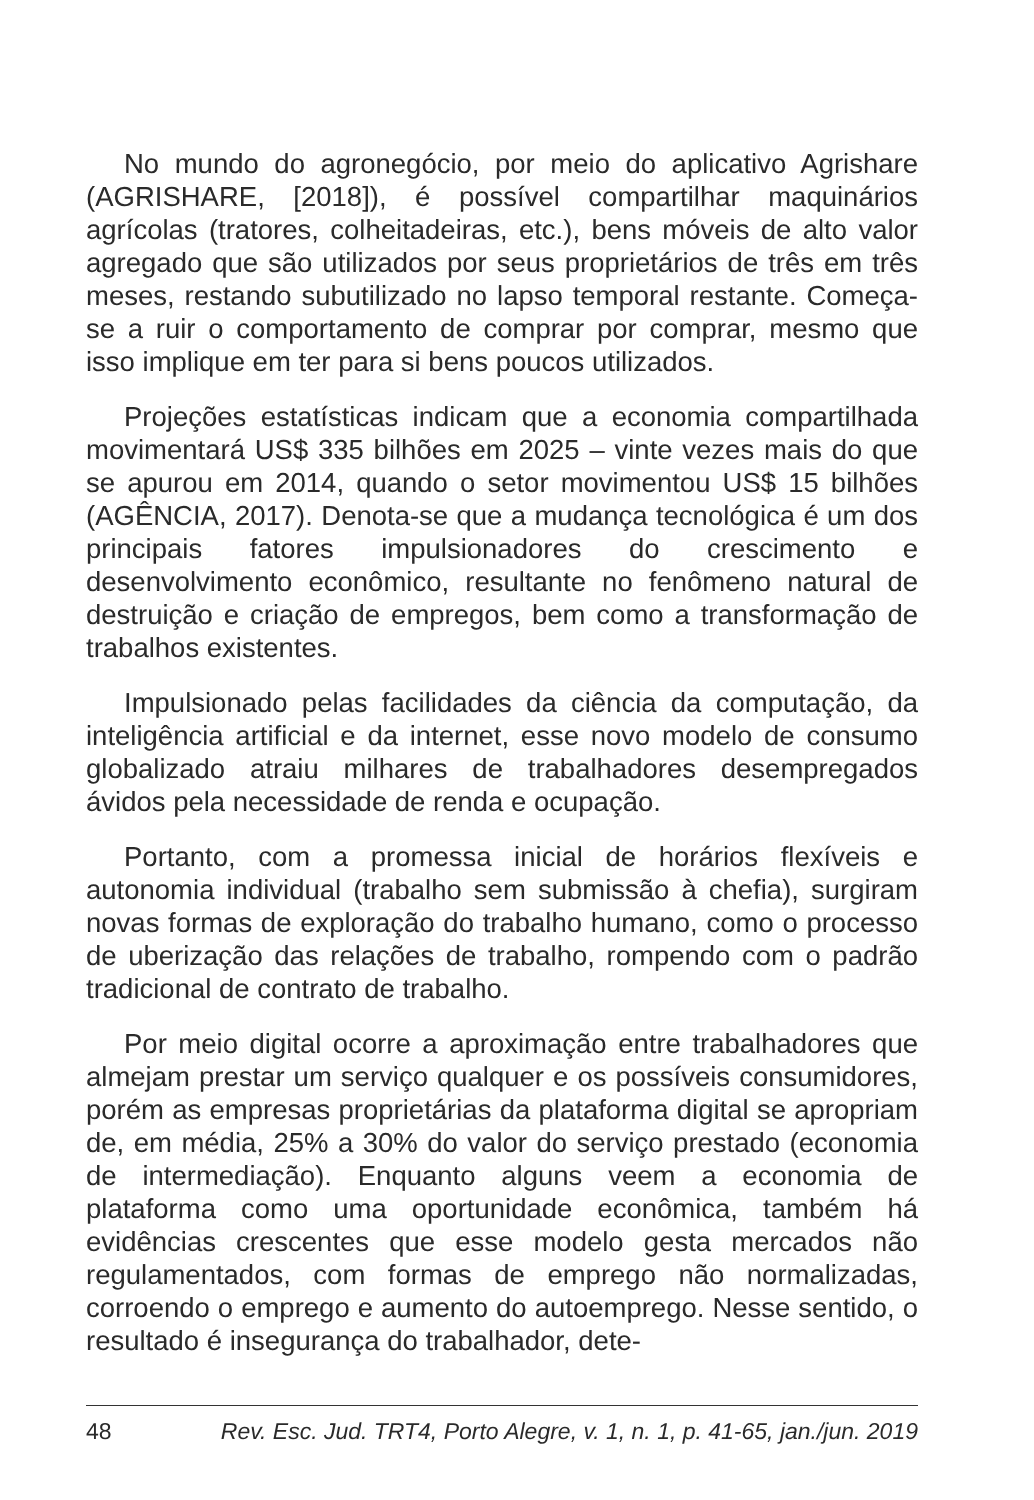No mundo do agronegócio, por meio do aplicativo Agrishare (AGRISHARE, [2018]), é possível compartilhar maquinários agrícolas (tratores, colheitadeiras, etc.), bens móveis de alto valor agregado que são utilizados por seus proprietários de três em três meses, restando subutilizado no lapso temporal restante. Começa-se a ruir o comportamento de comprar por comprar, mesmo que isso implique em ter para si bens poucos utilizados.
Projeções estatísticas indicam que a economia compartilhada movimentará US$ 335 bilhões em 2025 – vinte vezes mais do que se apurou em 2014, quando o setor movimentou US$ 15 bilhões (AGÊNCIA, 2017). Denota-se que a mudança tecnológica é um dos principais fatores impulsionadores do crescimento e desenvolvimento econômico, resultante no fenômeno natural de destruição e criação de empregos, bem como a transformação de trabalhos existentes.
Impulsionado pelas facilidades da ciência da computação, da inteligência artificial e da internet, esse novo modelo de consumo globalizado atraiu milhares de trabalhadores desempregados ávidos pela necessidade de renda e ocupação.
Portanto, com a promessa inicial de horários flexíveis e autonomia individual (trabalho sem submissão à chefia), surgiram novas formas de exploração do trabalho humano, como o processo de uberização das relações de trabalho, rompendo com o padrão tradicional de contrato de trabalho.
Por meio digital ocorre a aproximação entre trabalhadores que almejam prestar um serviço qualquer e os possíveis consumidores, porém as empresas proprietárias da plataforma digital se apropriam de, em média, 25% a 30% do valor do serviço prestado (economia de intermediação). Enquanto alguns veem a economia de plataforma como uma oportunidade econômica, também há evidências crescentes que esse modelo gesta mercados não regulamentados, com formas de emprego não normalizadas, corroendo o emprego e aumento do autoemprego. Nesse sentido, o resultado é insegurança do trabalhador, dete-
48 Rev. Esc. Jud. TRT4, Porto Alegre, v. 1, n. 1, p. 41-65, jan./jun. 2019